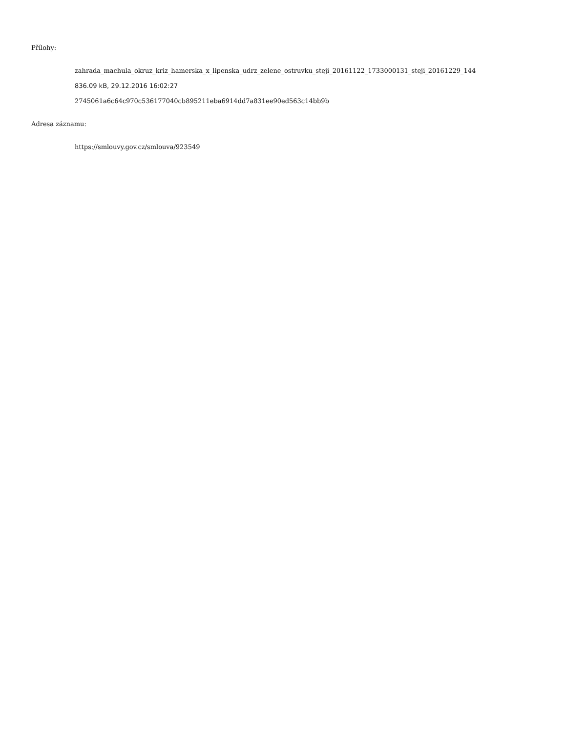Přílohy:
zahrada_machula_okruz_kriz_hamerska_x_lipenska_udrz_zelene_ostruvku_steji_20161122_1733000131_steji_20161229_144
836.09 kB, 29.12.2016 16:02:27
2745061a6c64c970c536177040cb895211eba6914dd7a831ee90ed563c14bb9b
Adresa záznamu:
https://smlouvy.gov.cz/smlouva/923549